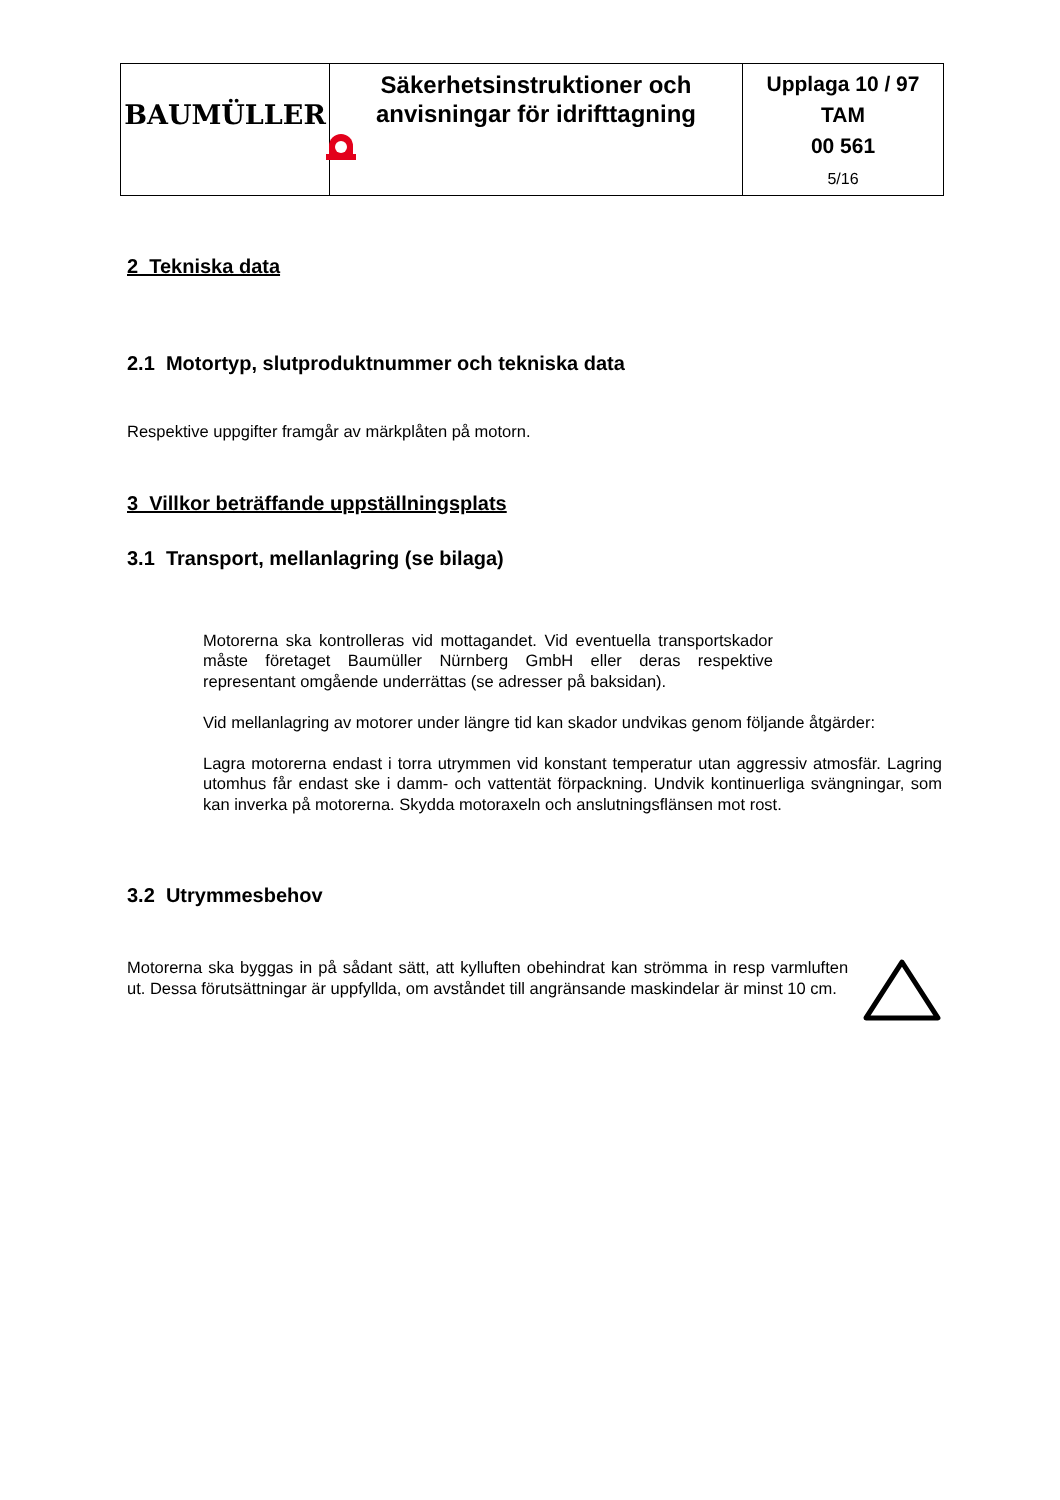| BAUMÜLLER | Säkerhetsinstruktioner och anvisningar för idrifttagning | Upplaga 10 / 97 TAM 00 561 5/16 |
2 Tekniska data
2.1 Motortyp, slutproduktnummer och tekniska data
Respektive uppgifter framgår av märkplåten på motorn.
3 Villkor beträffande uppställningsplats
3.1 Transport, mellanlagring (se bilaga)
Motorerna ska kontrolleras vid mottagandet. Vid eventuella transportskador måste företaget Baumüller Nürnberg GmbH eller deras respektive representant omgående underrättas (se adresser på baksidan).
Vid mellanlagring av motorer under längre tid kan skador undvikas genom följande åtgärder:
Lagra motorerna endast i torra utrymmen vid konstant temperatur utan aggressiv atmosfär. Lagring utomhus får endast ske i damm- och vattentät förpackning. Undvik kontinuerliga svängningar, som kan inverka på motorerna. Skydda motoraxeln och anslutningsflänsen mot rost.
3.2 Utrymmesbehov
Motorerna ska byggas in på sådant sätt, att kylluften obehindrat kan strömma in resp varmluften ut. Dessa förutsättningar är uppfyllda, om avståndet till angränsande maskindelar är minst 10 cm.